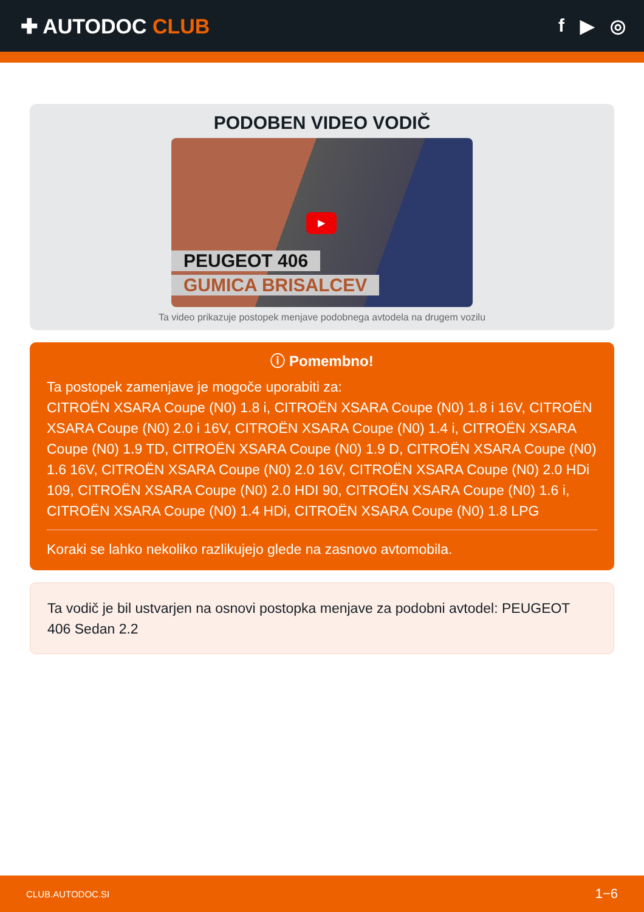✚ AUTODOC CLUB f ▶ ◎
PODOBEN VIDEO VODIČ
▶
PEUGEOT 406
GUMICA BRISALCEV
Ta video prikazuje postopek menjave podobnega avtodela na drugem vozilu
ⓘ Pomembno!
Ta postopek zamenjave je mogoče uporabiti za:
CITROËN XSARA Coupe (N0) 1.8 i, CITROËN XSARA Coupe (N0) 1.8 i 16V, CITROËN XSARA Coupe (N0) 2.0 i 16V, CITROËN XSARA Coupe (N0) 1.4 i, CITROËN XSARA Coupe (N0) 1.9 TD, CITROËN XSARA Coupe (N0) 1.9 D, CITROËN XSARA Coupe (N0) 1.6 16V, CITROËN XSARA Coupe (N0) 2.0 16V, CITROËN XSARA Coupe (N0) 2.0 HDi 109, CITROËN XSARA Coupe (N0) 2.0 HDI 90, CITROËN XSARA Coupe (N0) 1.6 i, CITROËN XSARA Coupe (N0) 1.4 HDi, CITROËN XSARA Coupe (N0) 1.8 LPG
Koraki se lahko nekoliko razlikujejo glede na zasnovo avtomobila.
Ta vodič je bil ustvarjen na osnovi postopka menjave za podobni avtodel: PEUGEOT 406 Sedan 2.2
CLUB.AUTODOC.SI 1−6